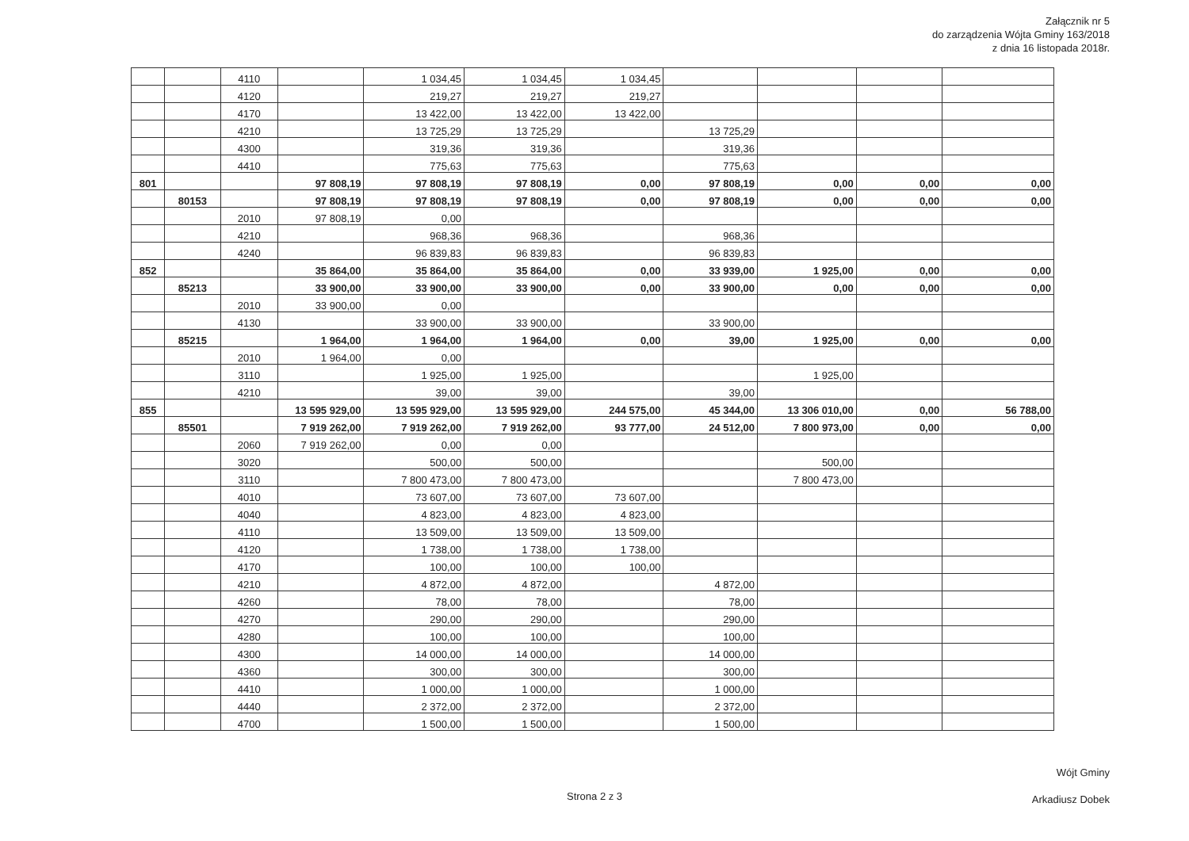Załącznik nr 5
do zarządzenia Wójta Gminy 163/2018
z dnia 16 listopada 2018r.
| | | 4110 | | 1 034,45 | 1 034,45 | 1 034,45 | | | | |
| | | 4120 | | 219,27 | 219,27 | 219,27 | | | | |
| | | 4170 | | 13 422,00 | 13 422,00 | 13 422,00 | | | | |
| | | 4210 | | 13 725,29 | 13 725,29 | | 13 725,29 | | | |
| | | 4300 | | 319,36 | 319,36 | | 319,36 | | | |
| | | 4410 | | 775,63 | 775,63 | | 775,63 | | | |
| 801 | | | 97 808,19 | 97 808,19 | 97 808,19 | 0,00 | 97 808,19 | 0,00 | 0,00 | 0,00 |
| | 80153 | | 97 808,19 | 97 808,19 | 97 808,19 | 0,00 | 97 808,19 | 0,00 | 0,00 | 0,00 |
| | | 2010 | 97 808,19 | 0,00 | | | | | | |
| | | 4210 | | 968,36 | 968,36 | | 968,36 | | | |
| | | 4240 | | 96 839,83 | 96 839,83 | | 96 839,83 | | | |
| 852 | | | 35 864,00 | 35 864,00 | 35 864,00 | 0,00 | 33 939,00 | 1 925,00 | 0,00 | 0,00 |
| | 85213 | | 33 900,00 | 33 900,00 | 33 900,00 | 0,00 | 33 900,00 | 0,00 | 0,00 | 0,00 |
| | | 2010 | 33 900,00 | 0,00 | | | | | | |
| | | 4130 | | 33 900,00 | 33 900,00 | | 33 900,00 | | | |
| | 85215 | | 1 964,00 | 1 964,00 | 1 964,00 | 0,00 | 39,00 | 1 925,00 | 0,00 | 0,00 |
| | | 2010 | 1 964,00 | 0,00 | | | | | | |
| | | 3110 | | 1 925,00 | 1 925,00 | | | 1 925,00 | | |
| | | 4210 | | 39,00 | 39,00 | | 39,00 | | | |
| 855 | | | 13 595 929,00 | 13 595 929,00 | 13 595 929,00 | 244 575,00 | 45 344,00 | 13 306 010,00 | 0,00 | 56 788,00 |
| | 85501 | | 7 919 262,00 | 7 919 262,00 | 7 919 262,00 | 93 777,00 | 24 512,00 | 7 800 973,00 | 0,00 | 0,00 |
| | | 2060 | 7 919 262,00 | 0,00 | 0,00 | | | | | |
| | | 3020 | | 500,00 | 500,00 | | | 500,00 | | |
| | | 3110 | | 7 800 473,00 | 7 800 473,00 | | | 7 800 473,00 | | |
| | | 4010 | | 73 607,00 | 73 607,00 | 73 607,00 | | | | |
| | | 4040 | | 4 823,00 | 4 823,00 | 4 823,00 | | | | |
| | | 4110 | | 13 509,00 | 13 509,00 | 13 509,00 | | | | |
| | | 4120 | | 1 738,00 | 1 738,00 | 1 738,00 | | | | |
| | | 4170 | | 100,00 | 100,00 | 100,00 | | | | |
| | | 4210 | | 4 872,00 | 4 872,00 | | 4 872,00 | | | |
| | | 4260 | | 78,00 | 78,00 | | 78,00 | | | |
| | | 4270 | | 290,00 | 290,00 | | 290,00 | | | |
| | | 4280 | | 100,00 | 100,00 | | 100,00 | | | |
| | | 4300 | | 14 000,00 | 14 000,00 | | 14 000,00 | | | |
| | | 4360 | | 300,00 | 300,00 | | 300,00 | | | |
| | | 4410 | | 1 000,00 | 1 000,00 | | 1 000,00 | | | |
| | | 4440 | | 2 372,00 | 2 372,00 | | 2 372,00 | | | |
| | | 4700 | | 1 500,00 | 1 500,00 | | 1 500,00 | | | |
Strona 2 z 3
Wójt Gminy
Arkadiusz Dobek